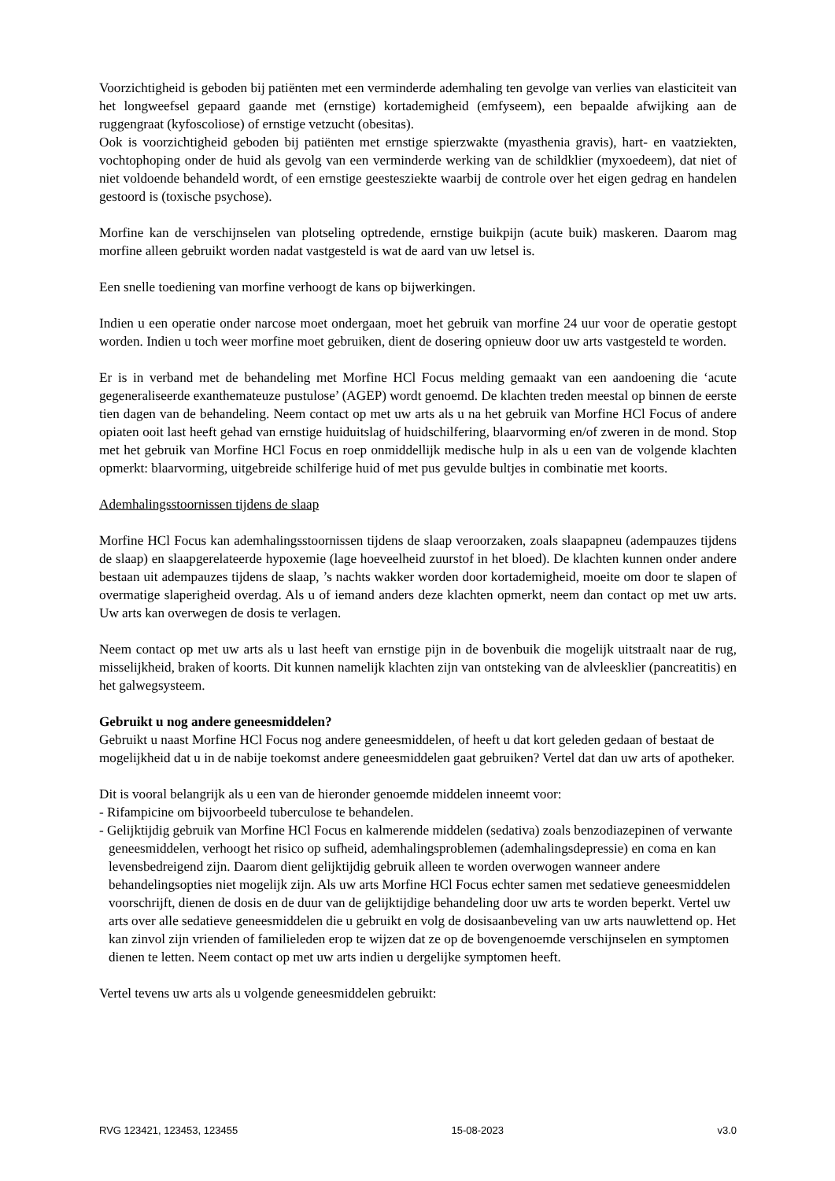Voorzichtigheid is geboden bij patiënten met een verminderde ademhaling ten gevolge van verlies van elasticiteit van het longweefsel gepaard gaande met (ernstige) kortademigheid (emfyseem), een bepaalde afwijking aan de ruggengraat (kyfoscoliose) of ernstige vetzucht (obesitas).
Ook is voorzichtigheid geboden bij patiënten met ernstige spierzwakte (myasthenia gravis), hart- en vaatziekten, vochtophoping onder de huid als gevolg van een verminderde werking van de schildklier (myxoedeem), dat niet of niet voldoende behandeld wordt, of een ernstige geestesziekte waarbij de controle over het eigen gedrag en handelen gestoord is (toxische psychose).
Morfine kan de verschijnselen van plotseling optredende, ernstige buikpijn (acute buik) maskeren. Daarom mag morfine alleen gebruikt worden nadat vastgesteld is wat de aard van uw letsel is.
Een snelle toediening van morfine verhoogt de kans op bijwerkingen.
Indien u een operatie onder narcose moet ondergaan, moet het gebruik van morfine 24 uur voor de operatie gestopt worden. Indien u toch weer morfine moet gebruiken, dient de dosering opnieuw door uw arts vastgesteld te worden.
Er is in verband met de behandeling met Morfine HCl Focus melding gemaakt van een aandoening die ‘acute gegeneraliseerde exanthemateuze pustulose’ (AGEP) wordt genoemd. De klachten treden meestal op binnen de eerste tien dagen van de behandeling. Neem contact op met uw arts als u na het gebruik van Morfine HCl Focus of andere opiaten ooit last heeft gehad van ernstige huiduitslag of huidschilfering, blaarvorming en/of zweren in de mond. Stop met het gebruik van Morfine HCl Focus en roep onmiddellijk medische hulp in als u een van de volgende klachten opmerkt: blaarvorming, uitgebreide schilferige huid of met pus gevulde bultjes in combinatie met koorts.
Ademhalingsstoornissen tijdens de slaap
Morfine HCl Focus kan ademhalingsstoornissen tijdens de slaap veroorzaken, zoals slaapapneu (adempauzes tijdens de slaap) en slaapgerelateerde hypoxemie (lage hoeveelheid zuurstof in het bloed). De klachten kunnen onder andere bestaan uit adempauzes tijdens de slaap, ’s nachts wakker worden door kortademigheid, moeite om door te slapen of overmatige slaperigheid overdag. Als u of iemand anders deze klachten opmerkt, neem dan contact op met uw arts. Uw arts kan overwegen de dosis te verlagen.
Neem contact op met uw arts als u last heeft van ernstige pijn in de bovenbuik die mogelijk uitstraalt naar de rug, misselijkheid, braken of koorts. Dit kunnen namelijk klachten zijn van ontsteking van de alvleesklier (pancreatitis) en het galwegsysteem.
Gebruikt u nog andere geneesmiddelen?
Gebruikt u naast Morfine HCl Focus nog andere geneesmiddelen, of heeft u dat kort geleden gedaan of bestaat de mogelijkheid dat u in de nabije toekomst andere geneesmiddelen gaat gebruiken? Vertel dat dan uw arts of apotheker.
Dit is vooral belangrijk als u een van de hieronder genoemde middelen inneemt voor:
- Rifampicine om bijvoorbeeld tuberculose te behandelen.
- Gelijktijdig gebruik van Morfine HCl Focus en kalmerende middelen (sedativa) zoals benzodiazepinen of verwante geneesmiddelen, verhoogt het risico op sufheid, ademhalingsproblemen (ademhalingsdepressie) en coma en kan levensbedreigend zijn. Daarom dient gelijktijdig gebruik alleen te worden overwogen wanneer andere behandelingsopties niet mogelijk zijn. Als uw arts Morfine HCl Focus echter samen met sedatieve geneesmiddelen voorschrijft, dienen de dosis en de duur van de gelijktijdige behandeling door uw arts te worden beperkt. Vertel uw arts over alle sedatieve geneesmiddelen die u gebruikt en volg de dosisaanbeveling van uw arts nauwlettend op. Het kan zinvol zijn vrienden of familieleden erop te wijzen dat ze op de bovengenoemde verschijnselen en symptomen dienen te letten. Neem contact op met uw arts indien u dergelijke symptomen heeft.
Vertel tevens uw arts als u volgende geneesmiddelen gebruikt:
RVG 123421, 123453, 123455 15-08-2023 v3.0